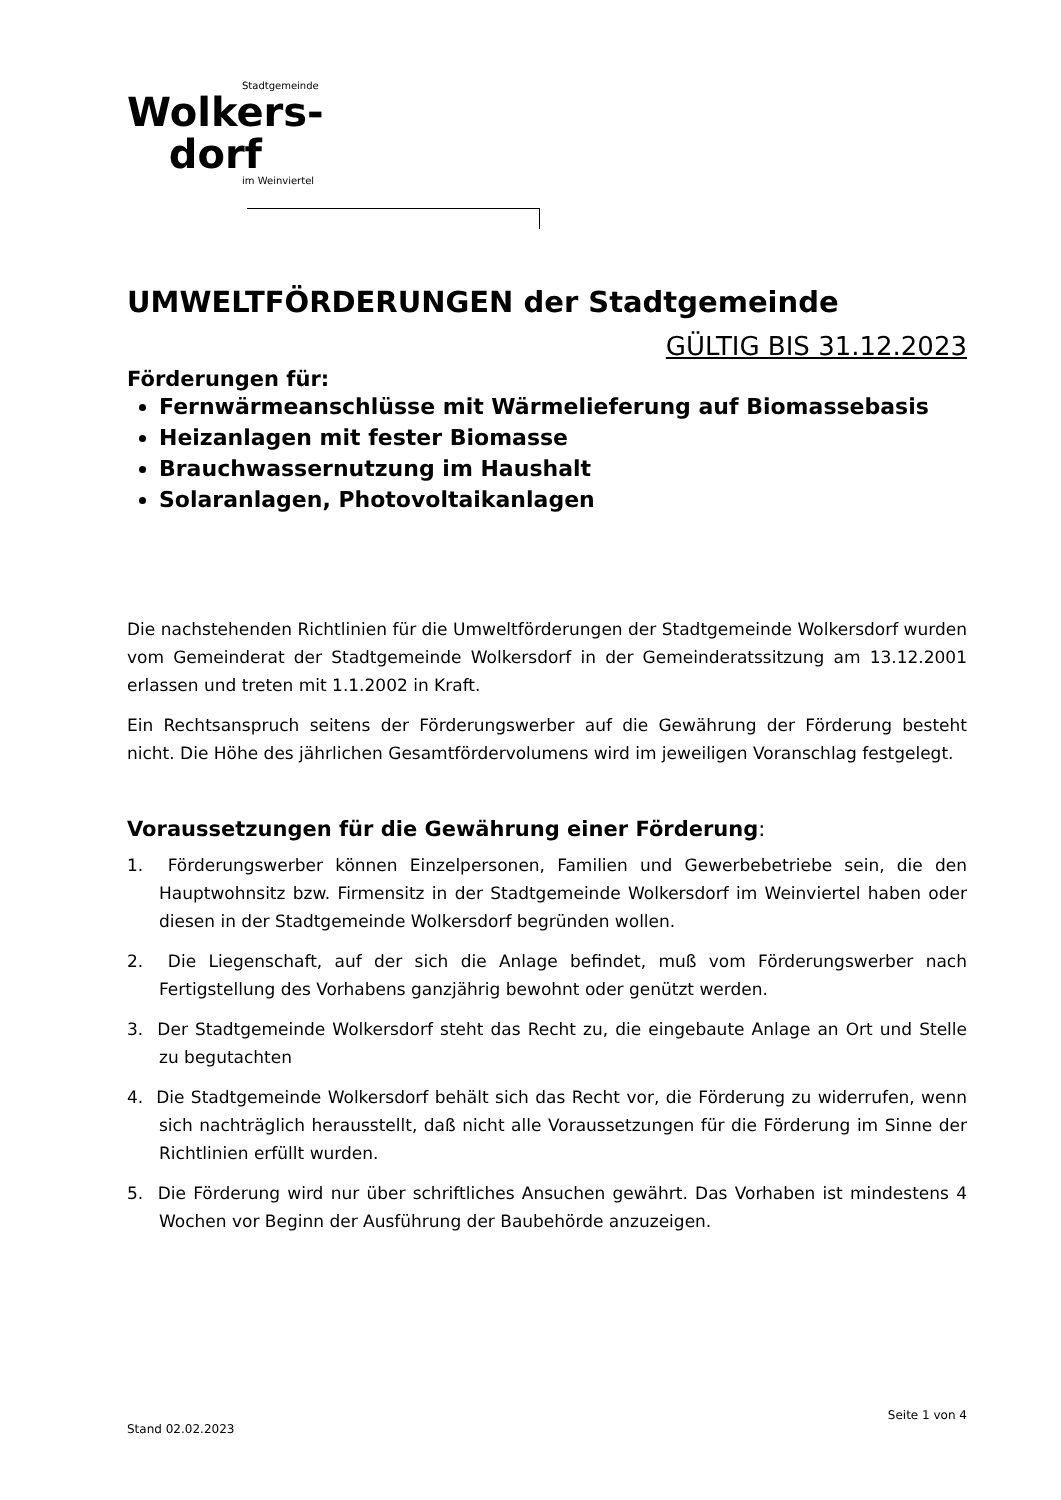Stadtgemeinde
Wolkers-
dorf
im Weinviertel
UMWELTFÖRDERUNGEN der Stadtgemeinde
GÜLTIG BIS 31.12.2023
Förderungen für:
Fernwärmeanschlüsse mit Wärmelieferung auf Biomassebasis
Heizanlagen mit fester Biomasse
Brauchwassernutzung im Haushalt
Solaranlagen, Photovoltaikanlagen
Die nachstehenden Richtlinien für die Umweltförderungen der Stadtgemeinde Wolkersdorf wurden vom Gemeinderat der Stadtgemeinde Wolkersdorf in der Gemeinderatssitzung am 13.12.2001 erlassen und treten mit 1.1.2002 in Kraft.
Ein Rechtsanspruch seitens der Förderungswerber auf die Gewährung der Förderung besteht nicht. Die Höhe des jährlichen Gesamtfördervolumens wird im jeweiligen Voranschlag festgelegt.
Voraussetzungen für die Gewährung einer Förderung:
1. Förderungswerber können Einzelpersonen, Familien und Gewerbebetriebe sein, die den Hauptwohnsitz bzw. Firmensitz in der Stadtgemeinde Wolkersdorf im Weinviertel haben oder diesen in der Stadtgemeinde Wolkersdorf begründen wollen.
2. Die Liegenschaft, auf der sich die Anlage befindet, muß vom Förderungswerber nach Fertigstellung des Vorhabens ganzjährig bewohnt oder genützt werden.
3. Der Stadtgemeinde Wolkersdorf steht das Recht zu, die eingebaute Anlage an Ort und Stelle zu begutachten
4. Die Stadtgemeinde Wolkersdorf behält sich das Recht vor, die Förderung zu widerrufen, wenn sich nachträglich herausstellt, daß nicht alle Voraussetzungen für die Förderung im Sinne der Richtlinien erfüllt wurden.
5. Die Förderung wird nur über schriftliches Ansuchen gewährt. Das Vorhaben ist mindestens 4 Wochen vor Beginn der Ausführung der Baubehörde anzuzeigen.
Seite 1 von 4
Stand 02.02.2023